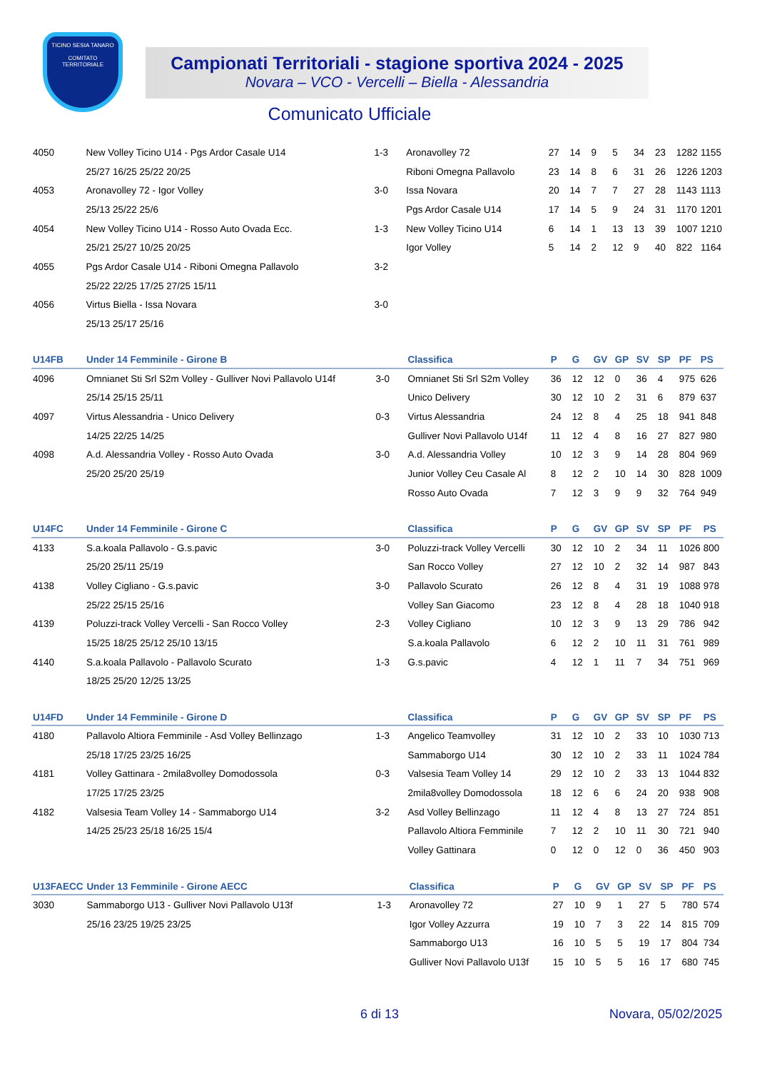TICINO SESIA TANARO
COMITATO TERRITORIALE
Campionati Territoriali - stagione sportiva 2024 - 2025
Novara – VCO - Vercelli – Biella - Alessandria
Comunicato Ufficiale
| 4050 | New Volley Ticino U14 - Pgs Ardor Casale U14 | 1-3 | Aronavolley 72 | 27 | 14 | 9 | 5 | 34 | 23 | 1282 | 1155 |
| | 25/27 16/25 25/22 20/25 | | Riboni Omegna Pallavolo | 23 | 14 | 8 | 6 | 31 | 26 | 1226 | 1203 |
| 4053 | Aronavolley 72 - Igor Volley | 3-0 | Issa Novara | 20 | 14 | 7 | 7 | 27 | 28 | 1143 | 1113 |
| | 25/13 25/22 25/6 | | Pgs Ardor Casale U14 | 17 | 14 | 5 | 9 | 24 | 31 | 1170 | 1201 |
| 4054 | New Volley Ticino U14 - Rosso Auto Ovada Ecc. | 1-3 | New Volley Ticino U14 | 6 | 14 | 1 | 13 | 13 | 39 | 1007 | 1210 |
| | 25/21 25/27 10/25 20/25 | | Igor Volley | 5 | 14 | 2 | 12 | 9 | 40 | 822 | 1164 |
| 4055 | Pgs Ardor Casale U14 - Riboni Omegna Pallavolo | 3-2 | | | | | | | | | |
| | 25/22 22/25 17/25 27/25 15/11 | | | | | | | | | | |
| 4056 | Virtus Biella - Issa Novara | 3-0 | | | | | | | | | |
| | 25/13 25/17 25/16 | | | | | | | | | | |
| U14FB | Under 14 Femminile - Girone B | | Classifica | P | G | GV | GP | SV | SP | PF | PS |
| --- | --- | --- | --- | --- | --- | --- | --- | --- | --- | --- | --- |
| 4096 | Omnianet Sti Srl S2m Volley - Gulliver Novi Pallavolo U14f | 3-0 | Omnianet Sti Srl S2m Volley | 36 | 12 | 12 | 0 | 36 | 4 | 975 | 626 |
| | 25/14 25/15 25/11 | | Unico Delivery | 30 | 12 | 10 | 2 | 31 | 6 | 879 | 637 |
| 4097 | Virtus Alessandria - Unico Delivery | 0-3 | Virtus Alessandria | 24 | 12 | 8 | 4 | 25 | 18 | 941 | 848 |
| | 14/25 22/25 14/25 | | Gulliver Novi Pallavolo U14f | 11 | 12 | 4 | 8 | 16 | 27 | 827 | 980 |
| 4098 | A.d. Alessandria Volley - Rosso Auto Ovada | 3-0 | A.d. Alessandria Volley | 10 | 12 | 3 | 9 | 14 | 28 | 804 | 969 |
| | 25/20 25/20 25/19 | | Junior Volley Ceu Casale Al | 8 | 12 | 2 | 10 | 14 | 30 | 828 | 1009 |
| | | | Rosso Auto Ovada | 7 | 12 | 3 | 9 | 9 | 32 | 764 | 949 |
| U14FC | Under 14 Femminile - Girone C | | Classifica | P | G | GV | GP | SV | SP | PF | PS |
| --- | --- | --- | --- | --- | --- | --- | --- | --- | --- | --- | --- |
| 4133 | S.a.koala Pallavolo - G.s.pavic | 3-0 | Poluzzi-track Volley Vercelli | 30 | 12 | 10 | 2 | 34 | 11 | 1026 | 800 |
| | 25/20 25/11 25/19 | | San Rocco Volley | 27 | 12 | 10 | 2 | 32 | 14 | 987 | 843 |
| 4138 | Volley Cigliano - G.s.pavic | 3-0 | Pallavolo Scurato | 26 | 12 | 8 | 4 | 31 | 19 | 1088 | 978 |
| | 25/22 25/15 25/16 | | Volley San Giacomo | 23 | 12 | 8 | 4 | 28 | 18 | 1040 | 918 |
| 4139 | Poluzzi-track Volley Vercelli - San Rocco Volley | 2-3 | Volley Cigliano | 10 | 12 | 3 | 9 | 13 | 29 | 786 | 942 |
| | 15/25 18/25 25/12 25/10 13/15 | | S.a.koala Pallavolo | 6 | 12 | 2 | 10 | 11 | 31 | 761 | 989 |
| 4140 | S.a.koala Pallavolo - Pallavolo Scurato | 1-3 | G.s.pavic | 4 | 12 | 1 | 11 | 7 | 34 | 751 | 969 |
| | 18/25 25/20 12/25 13/25 | | | | | | | | | | |
| U14FD | Under 14 Femminile - Girone D | | Classifica | P | G | GV | GP | SV | SP | PF | PS |
| --- | --- | --- | --- | --- | --- | --- | --- | --- | --- | --- | --- |
| 4180 | Pallavolo Altiora Femminile - Asd Volley Bellinzago | 1-3 | Angelico Teamvolley | 31 | 12 | 10 | 2 | 33 | 10 | 1030 | 713 |
| | 25/18 17/25 23/25 16/25 | | Sammaborgo U14 | 30 | 12 | 10 | 2 | 33 | 11 | 1024 | 784 |
| 4181 | Volley Gattinara - 2mila8volley Domodossola | 0-3 | Valsesia Team Volley 14 | 29 | 12 | 10 | 2 | 33 | 13 | 1044 | 832 |
| | 17/25 17/25 23/25 | | 2mila8volley Domodossola | 18 | 12 | 6 | 6 | 24 | 20 | 938 | 908 |
| 4182 | Valsesia Team Volley 14 - Sammaborgo U14 | 3-2 | Asd Volley Bellinzago | 11 | 12 | 4 | 8 | 13 | 27 | 724 | 851 |
| | 14/25 25/23 25/18 16/25 15/4 | | Pallavolo Altiora Femminile | 7 | 12 | 2 | 10 | 11 | 30 | 721 | 940 |
| | | | Volley Gattinara | 0 | 12 | 0 | 12 | 0 | 36 | 450 | 903 |
| U13FAECC | Under 13 Femminile - Girone AECC | | Classifica | P | G | GV | GP | SV | SP | PF | PS |
| --- | --- | --- | --- | --- | --- | --- | --- | --- | --- | --- | --- |
| 3030 | Sammaborgo U13 - Gulliver Novi Pallavolo U13f | 1-3 | Aronavolley 72 | 27 | 10 | 9 | 1 | 27 | 5 | 780 | 574 |
| | 25/16 23/25 19/25 23/25 | | Igor Volley Azzurra | 19 | 10 | 7 | 3 | 22 | 14 | 815 | 709 |
| | | | Sammaborgo U13 | 16 | 10 | 5 | 5 | 19 | 17 | 804 | 734 |
| | | | Gulliver Novi Pallavolo U13f | 15 | 10 | 5 | 5 | 16 | 17 | 680 | 745 |
6 di 13 Novara, 05/02/2025